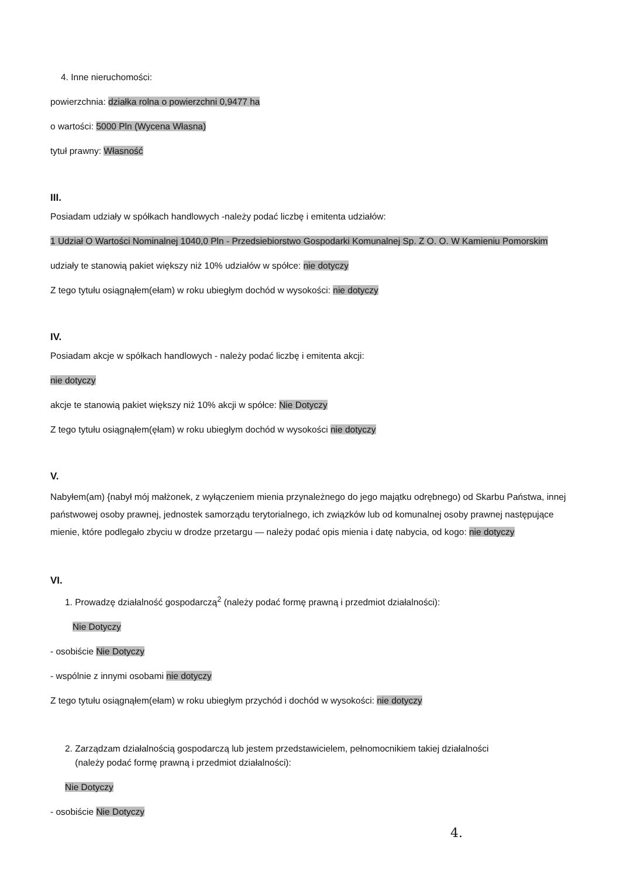4. Inne nieruchomości:
powierzchnia: działka rolna o powierzchni 0,9477 ha
o wartości: 5000 Pln (Wycena Własna)
tytuł prawny: Własność
III.
Posiadam udziały w spółkach handlowych -należy podać liczbę i emitenta udziałów:
1 Udział O Wartości Nominalnej 1040,0 Pln - Przedsiebiorstwo Gospodarki Komunalnej Sp. Z O. O. W Kamieniu Pomorskim
udziały te stanowią pakiet większy niż 10% udziałów w spółce: nie dotyczy
Z tego tytułu osiągnąłem(ełam) w roku ubiegłym dochód w wysokości: nie dotyczy
IV.
Posiadam akcje w spółkach handlowych - należy podać liczbę i emitenta akcji:
nie dotyczy
akcje te stanowią pakiet większy niż 10% akcji w spółce: Nie Dotyczy
Z tego tytułu osiągnąłem(ęłam) w roku ubiegłym dochód w wysokości nie dotyczy
V.
Nabyłem(am) {nabył mój małżonek, z wyłączeniem mienia przynależnego do jego majątku odrębnego) od Skarbu Państwa, innej państwowej osoby prawnej, jednostek samorządu terytorialnego, ich związków lub od komunalnej osoby prawnej następujące mienie, które podlegało zbyciu w drodze przetargu — należy podać opis mienia i datę nabycia, od kogo: nie dotyczy
VI.
1. Prowadzę działalność gospodarczą<sup>2</sup> (należy podać formę prawną i przedmiot działalności):
Nie Dotyczy
- osobiście Nie Dotyczy
- wspólnie z innymi osobami nie dotyczy
Z tego tytułu osiągnąłem(ełam) w roku ubiegłym przychód i dochód w wysokości: nie dotyczy
2. Zarządzam działalnością gospodarczą lub jestem przedstawicielem, pełnomocnikiem takiej działalności
(należy podać formę prawną i przedmiot działalności):
Nie Dotyczy
- osobiście Nie Dotyczy
4.